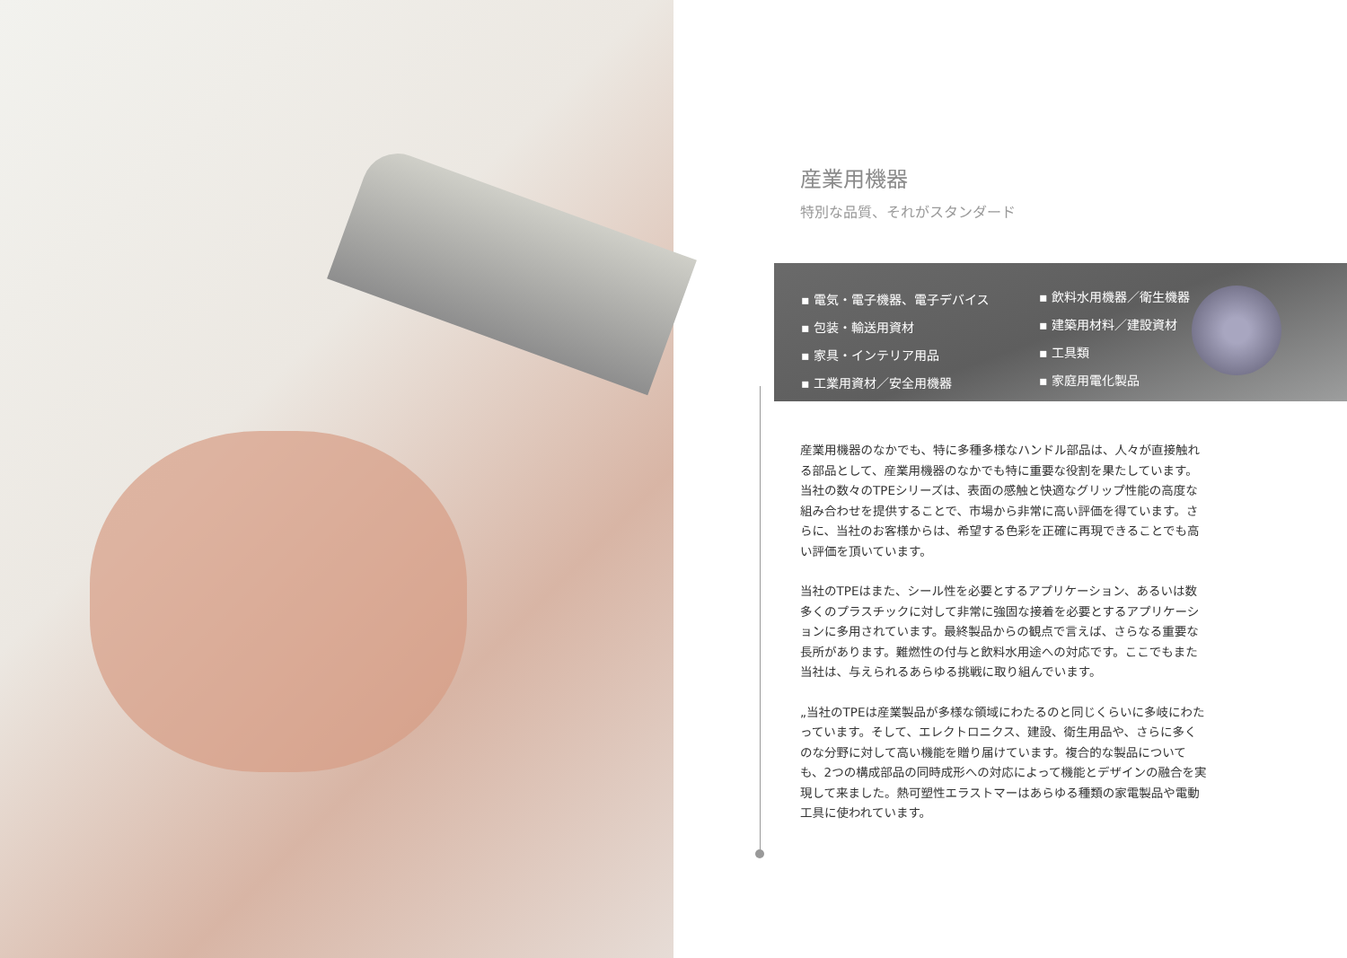産業用機器
特別な品質、それがスタンダード
▪ 電気・電子機器、電子デバイス
▪ 包装・輸送用資材
▪ 家具・インテリア用品
▪ 工業用資材／安全用機器
▪ 飲料水用機器／衛生機器
▪ 建築用材料／建設資材
▪ 工具類
▪ 家庭用電化製品
産業用機器のなかでも、特に多種多様なハンドル部品は、人々が直接触れる部品として、産業用機器のなかでも特に重要な役割を果たしています。当社の数々のTPEシリーズは、表面の感触と快適なグリップ性能の高度な組み合わせを提供することで、市場から非常に高い評価を得ています。さらに、当社のお客様からは、希望する色彩を正確に再現できることでも高い評価を頂いています。
当社のTPEはまた、シール性を必要とするアプリケーション、あるいは数多くのプラスチックに対して非常に強固な接着を必要とするアプリケーションに多用されています。最終製品からの観点で言えば、さらなる重要な長所があります。難燃性の付与と飲料水用途への対応です。ここでもまた当社は、与えられるあらゆる挑戦に取り組んでいます。
„当社のTPEは産業製品が多様な領域にわたるのと同じくらいに多岐にわたっています。そして、エレクトロニクス、建設、衛生用品や、さらに多くのな分野に対して高い機能を贈り届けています。複合的な製品についても、2つの構成部品の同時成形への対応によって機能とデザインの融合を実現して来ました。熱可塑性エラストマーはあらゆる種類の家電製品や電動工具に使われています。